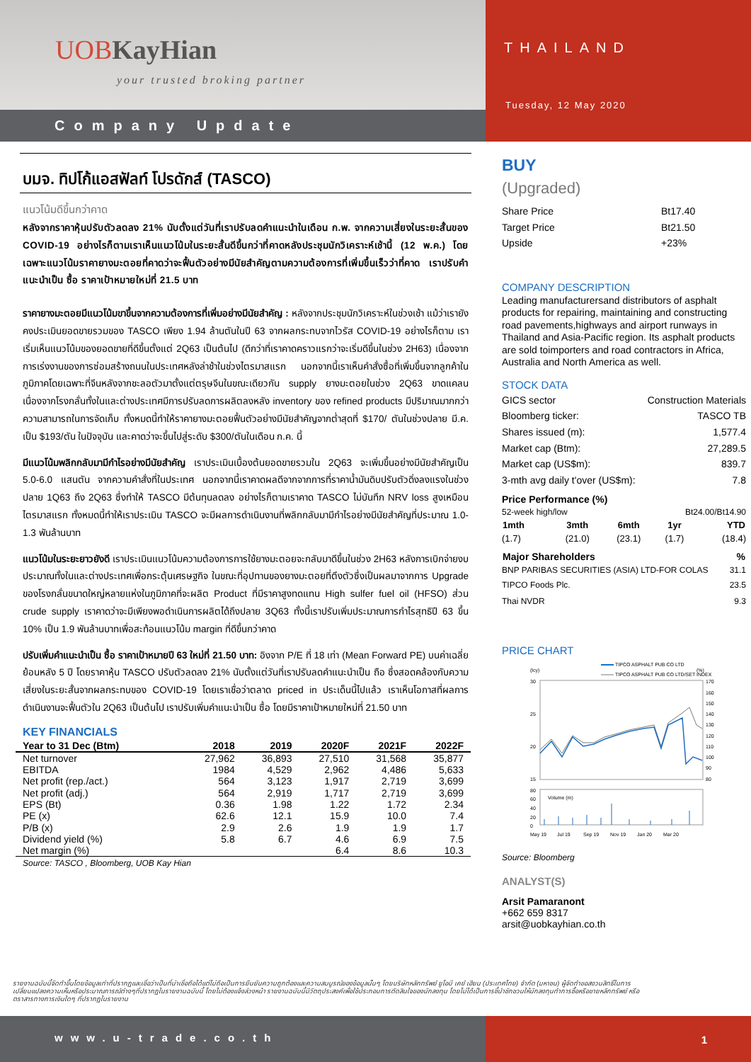UOB KayHian
your trusted broking partner
Company Update
THAILAND
Tuesday, 12 May 2020
บมจ. ทิปโก้แอสฟัลท์ โปรดักส์ (TASCO)
แนวโน้มดีขึ้นกว่าคาด
หลังจากราคาหุ้นปรับตัวลดลง 21% นับตั้งแต่วันที่เราปรับลดคำแนะนำในเดือน ก.พ. จากความเสี่ยงในระยะสั้นของ COVID-19 อย่างไรก็ตามเราเห็นแนวโน้มในระยะสั้นดีขึ้นกว่าที่คาดหลังประชุมนักวิเคราะห์เช้านี้ (12 พ.ค.) โดยเฉพาะแนวโน้มราคายางมะตอยที่คาดว่าจะฟื้นตัวอย่างมีนัยสำคัญตามความต้องการที่เพิ่มขึ้นเร็วว่าที่คาด เราปรับคำแนะนำเป็น ซื้อ ราคาเป้าหมายใหม่ที่ 21.5 บาท
ราคายางมะตอยมีแนวโน้มขาขึ้นจากความต้องการที่เพิ่มอย่างมีนัยสำคัญ : หลังจากประชุมนักวิเคราะห์ในช่วงเช้า แม้ว่าเรายังคงประเมินยอดขายรวมของ TASCO เพียง 1.94 ล้านตันในปี 63 จากผลกระทบจากไวรัส COVID-19 อย่างไรก็ตาม เราเริ่มเห็นแนวโน้มของยอดขายที่ดีขึ้นตั้งแต่ 2Q63 เป็นต้นไป (ดีกว่าที่เราคาดคราวแรกว่าจะเริ่มดีขึ้นในช่วง 2H63) เนื่องจากการเร่งงานของการซ่อมสร้างถนนในประเทศหลังล่าช้าในช่วงไตรมาสแรก นอกจากนี้เราเห็นคำสั่งซื้อที่เพิ่มขึ้นจากลูกค้าในภูมิภาคโดยเฉพาะที่จีนหลังจากชะลอตัวมาตั้งแต่ตรุษจีนในขณะเดียวกัน supply ยางมะตอยในช่วง 2Q63 ขาดแคลนเนื่องจากโรงกลั่นทั้งในและต่างประเทศมีการปรับลดการผลิตลงหลัง inventory ของ refined products มีปริมาณมากกว่าความสามารถในการจัดเก็บ ทั้งหมดนี้ทำให้ราคายางมะตอยฟื้นตัวอย่างมีนัยสำคัญจากต่ำสุดที่ $170/ ตันในช่วงปลาย มี.ค. เป็น $193/ตัน ในปัจจุบัน และคาดว่าจะขึ้นไปสู่ระดับ $300/ตันในเดือน ก.ค. นี้
มีแนวโน้มพลิกกลับมามีกำไรอย่างมีนัยสำคัญ เราประเมินเบื้องต้นยอดขายรวมใน 2Q63 จะเพิ่มขึ้นอย่างมีนัยสำคัญเป็น 5.0-6.0 แสนตัน จากความคำสั่งที่ในประเทศ นอกจากนี้เราคาดผลดีจากจากการที่ราคาน้ำมันดิบปรับตัวดิ่งลงแรงในช่วงปลาย 1Q63 ถึง 2Q63 ซึ่งทำให้ TASCO มีต้นทุนลดลง อย่างไรก็ตามเราคาด TASCO ไม่บันทึก NRV loss สูงเหมือนไตรมาสแรก ทั้งหมดนี้ทำให้เราประเมิน TASCO จะมีผลการดำเนินงานที่พลิกกลับมามีกำไรอย่างมีนัยสำคัญที่ประมาณ 1.0-1.3 พันล้านบาท
แนวโน้มในระยะยาวยังดี เราประเมินแนวโน้มความต้องการการใช้ยางมะตอยจะกลับมาดีขึ้นในช่วง 2H63 หลังการเบิกจ่ายงบประมาณทั้งในและต่างประเทศเพื่อกระตุ้นเศรษฐกิจ ในขณะที่อุปทานของยางมะตอยที่ตึงตัวซึ่งเป็นผลมาจากการ Upgrade ของโรงกลั่นขนาดใหญ่หลายแห่งในภูมิภาคที่จะผลิต Product ที่มีราคาสูงทดแทน High sulfer fuel oil (HFSO) ส่วน crude supply เราคาดว่าจะมีเพียงพอดำเนินการผลิตได้ถึงปลาย 3Q63 ทั้งนี้เราปรับเพิ่มประมาณการกำไรสุทธิปี 63 ขึ้น 10% เป็น 1.9 พันล้านบาทเพื่อสะท้อนแนวโน้ม margin ที่ดีขึ้นกว่าคาด
ปรับเพิ่มคำแนะนำเป็น ซื้อ ราคาเป้าหมายปี 63 ใหม่ที่ 21.50 บาท: อิงจาก P/E ที่ 18 เท่า (Mean Forward PE) บนค่าเฉลี่ยย้อนหลัง 5 ปี โดยราคาหุ้น TASCO ปรับตัวลดลง 21% นับตั้งแต่วันที่เราปรับลดคำแนะนำเป็น ถือ ซึ่งสอดคล้องกับความเสี่ยงในระยะสั้นจากผลกระทบของ COVID-19 โดยเราเชื่อว่าตลาด priced in ประเด็นนี้ไปแล้ว เราเห็นโอกาสที่ผลการดำเนินงานจะฟื้นตัวใน 2Q63 เป็นต้นไป เราปรับเพิ่มคำแนะนำเป็น ซื้อ โดยมีราคาเป้าหมายใหม่ที่ 21.50 บาท
KEY FINANCIALS
| Year to 31 Dec (Btm) | 2018 | 2019 | 2020F | 2021F | 2022F |
| --- | --- | --- | --- | --- | --- |
| Net turnover | 27,962 | 36,893 | 27,510 | 31,568 | 35,877 |
| EBITDA | 1984 | 4,529 | 2,962 | 4,486 | 5,633 |
| Net profit (rep./act.) | 564 | 3,123 | 1,917 | 2,719 | 3,699 |
| Net profit (adj.) | 564 | 2,919 | 1,717 | 2,719 | 3,699 |
| EPS (Bt) | 0.36 | 1.98 | 1.22 | 1.72 | 2.34 |
| PE (x) | 62.6 | 12.1 | 15.9 | 10.0 | 7.4 |
| P/B (x) | 2.9 | 2.6 | 1.9 | 1.9 | 1.7 |
| Dividend yield (%) | 5.8 | 6.7 | 4.6 | 6.9 | 7.5 |
| Net margin (%) | | | 6.4 | 8.6 | 10.3 |
Source: TASCO , Bloomberg, UOB Kay Hian
BUY
(Upgraded)
| Share Price | Bt17.40 |
| Target Price | Bt21.50 |
| Upside | +23% |
COMPANY DESCRIPTION
Leading manufacturersand distributors of asphalt products for repairing, maintaining and constructing road pavements,highways and airport runways in Thailand and Asia-Pacific region. Its asphalt products are sold toimporters and road contractors in Africa, Australia and North America as well.
STOCK DATA
| GICS sector | Construction Materials |
| Bloomberg ticker: | TASCO TB |
| Shares issued (m): | 1,577.4 |
| Market cap (Btm): | 27,289.5 |
| Market cap (US$m): | 839.7 |
| 3-mth avg daily t'over (US$m): | 7.8 |
Price Performance (%)
| 52-week high/low | Bt24.00/Bt14.90 |
| 1mth | 3mth | 6mth | 1yr | YTD |
| --- | --- | --- | --- | --- |
| (1.7) | (21.0) | (23.1) | (1.7) | (18.4) |
| Major Shareholders | % |
| --- | --- |
| BNP PARIBAS SECURITIES (ASIA) LTD-FOR COLAS | 31.1 |
| TIPCO Foods Plc. | 23.5 |
| Thai NVDR | 9.3 |
PRICE CHART
TIPCO ASPHALT PUB CO LTD
TIPCO ASPHALT PUB CO LTD/SET INDEX
(lcy)
(%)
30
25
20
15
170
160
150
140
130
120
110
100
90
80
80
60
40
20
0
Volume (m)
May 19
Jul 19
Sep 19
Nov 19
Jan 20
Mar 20
Source: Bloomberg
ANALYST(S)
Arsit Pamaranont
+662 659 8317
arsit@uobkayhian.co.th
รายงานฉบับนี้จัดทำขึ้นโดยข้อมูลเท่าที่ปรากฏและเชื่อว่าเป็นที่น่าเชื่อถือได้แต่ไม่ถือเป็นการยืนยันความถูกต้องและความสมบูรณ์ของข้อมูลนั้นๆ โดยบริษัทหลักทรัพย์ ยูโอบี เคย์ เฮียน (ประเทศไทย) จำกัด (มหาชน) ผู้จัดทำขอสงวนสิทธิ์ในการเปลี่ยนแปลงความเห็นหรือประมาณการณ์ต่างๆที่ปรากฏในรายงานฉบับนี้ โดยไม่ต้องแจ้งล่วงหน้า รายงานฉบับนี้มีวัตถุประสงค์เพื่อใช้ประกอบการตัดสินใจของนักลงทุน โดยไม่ได้เป็นการชี้นำชักชวนให้นักลงทุนทำการซื้อหรือขายหลักทรัพย์ หรือตราสารทางการเงินใดๆ ที่ปรากฏในรายงาน
www.u-trade.co.th
1